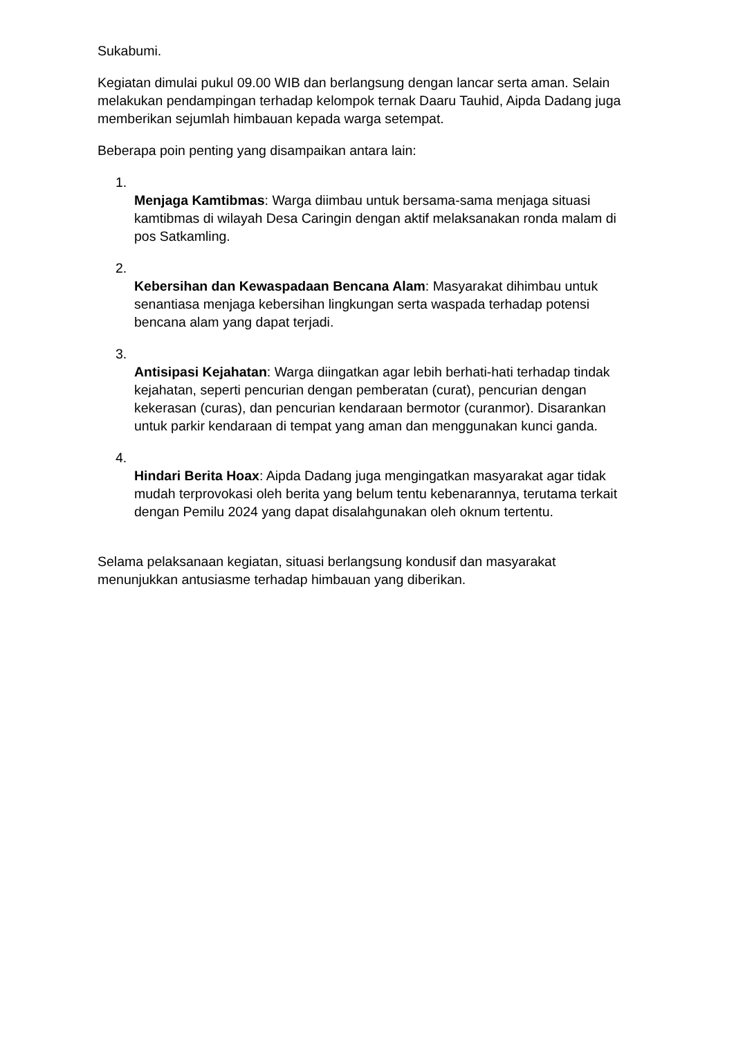Sukabumi.
Kegiatan dimulai pukul 09.00 WIB dan berlangsung dengan lancar serta aman. Selain melakukan pendampingan terhadap kelompok ternak Daaru Tauhid, Aipda Dadang juga memberikan sejumlah himbauan kepada warga setempat.
Beberapa poin penting yang disampaikan antara lain:
1.
Menjaga Kamtibmas: Warga diimbau untuk bersama-sama menjaga situasi kamtibmas di wilayah Desa Caringin dengan aktif melaksanakan ronda malam di pos Satkamling.
2.
Kebersihan dan Kewaspadaan Bencana Alam: Masyarakat dihimbau untuk senantiasa menjaga kebersihan lingkungan serta waspada terhadap potensi bencana alam yang dapat terjadi.
3.
Antisipasi Kejahatan: Warga diingatkan agar lebih berhati-hati terhadap tindak kejahatan, seperti pencurian dengan pemberatan (curat), pencurian dengan kekerasan (curas), dan pencurian kendaraan bermotor (curanmor). Disarankan untuk parkir kendaraan di tempat yang aman dan menggunakan kunci ganda.
4.
Hindari Berita Hoax: Aipda Dadang juga mengingatkan masyarakat agar tidak mudah terprovokasi oleh berita yang belum tentu kebenarannya, terutama terkait dengan Pemilu 2024 yang dapat disalahgunakan oleh oknum tertentu.
Selama pelaksanaan kegiatan, situasi berlangsung kondusif dan masyarakat menunjukkan antusiasme terhadap himbauan yang diberikan.